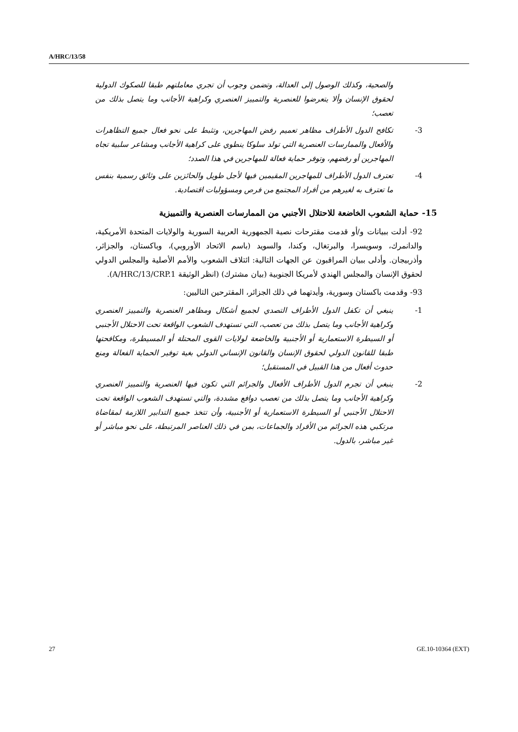A/HRC/13/58
والصحية، وكذلك الوصول إلى العدالة، وتضمن وجوب أن تجري معاملتهم طبقا للصكوك الدولية لحقوق الإنسان وألا يتعرضوا للعنصرية والتمييز العنصري وكراهية الأجانب وما يتصل بذلك من تعصب؛
3- تكافح الدول الأطراف مظاهر تعميم رفض المهاجرين، وتثبط على نحو فعال جميع التظاهرات والأفعال والممارسات العنصرية التي تولد سلوكا ينطوي على كراهية الأجانب ومشاعر سلبية تجاه المهاجرين أو رفضهم، وتوفر حماية فعالة للمهاجرين في هذا الصدد؛
4- تعترف الدول الأطراف للمهاجرين المقيمين فيها لأجل طويل والحائزين على وثائق رسمية بنفس ما تعترف به لغيرهم من أفراد المجتمع من فرص ومسؤوليات اقتصادية.
15- حماية الشعوب الخاضعة للاحتلال الأجنبي من الممارسات العنصرية والتمييزية
92- أدلت ببيانات و/أو قدمت مقترحات نصية الجمهورية العربية السورية والولايات المتحدة الأمريكية، والدانمرك، وسويسرا، والبرتغال، وكندا، والسويد (باسم الاتحاد الأوروبي)، وباكستان، والجزائر، وأذربيجان. وأدلى ببيان المراقبون عن الجهات التالية: ائتلاف الشعوب والأمم الأصلية والمجلس الدولي لحقوق الإنسان والمجلس الهندي لأمريكا الجنوبية (بيان مشترك) (انظر الوثيقة A/HRC/13/CRP.1).
93- وقدمت باكستان وسورية، وأيدتهما في ذلك الجزائر، المقترحين التاليين:
1- ينبغي أن تكفل الدول الأطراف التصدي لجميع أشكال ومظاهر العنصرية والتمييز العنصري وكراهية الأجانب وما يتصل بذلك من تعصب، التي تستهدف الشعوب الواقعة تحت الاحتلال الأجنبي أو السيطرة الاستعمارية أو الأجنبية والخاضعة لولايات القوى المحتلة أو المسيطرة، ومكافحتها طبقا للقانون الدولي لحقوق الإنسان والقانون الإنساني الدولي بغية توفير الحماية الفعالة ومنع حدوث أفعال من هذا القبيل في المستقبل؛
2- ينبغي أن تجرم الدول الأطراف الأفعال والجرائم التي تكون فيها العنصرية والتمييز العنصري وكراهية الأجانب وما يتصل بذلك من تعصب دوافع مشددة، والتي تستهدف الشعوب الواقعة تحت الاحتلال الأجنبي أو السيطرة الاستعمارية أو الأجنبية، وأن تتخذ جميع التدابير اللازمة لمقاضاة مرتكبي هذه الجرائم من الأفراد والجماعات، بمن في ذلك العناصر المرتبطة، على نحو مباشر أو غير مباشر، بالدول.
27 GE.10-10364 (EXT)